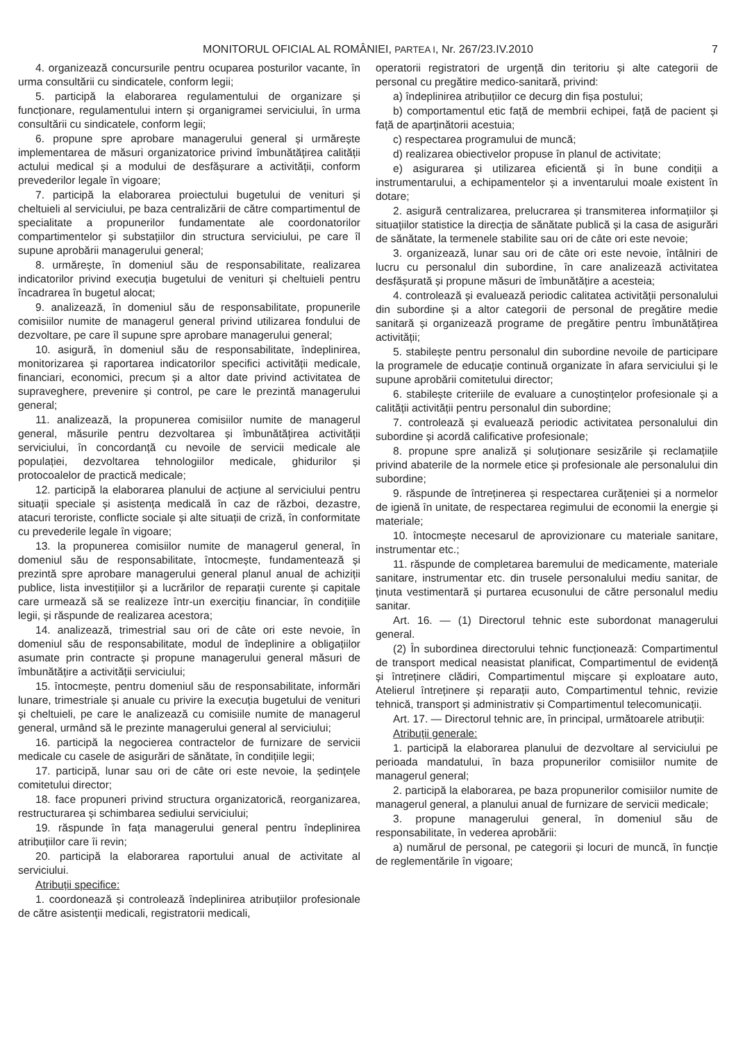MONITORUL OFICIAL AL ROMÂNIEI, PARTEA I, Nr. 267/23.IV.2010 7
4. organizează concursurile pentru ocuparea posturilor vacante, în urma consultării cu sindicatele, conform legii;
5. participă la elaborarea regulamentului de organizare și funcționare, regulamentului intern și organigramei serviciului, în urma consultării cu sindicatele, conform legii;
6. propune spre aprobare managerului general și urmărește implementarea de măsuri organizatorice privind îmbunătățirea calității actului medical și a modului de desfășurare a activității, conform prevederilor legale în vigoare;
7. participă la elaborarea proiectului bugetului de venituri și cheltuieli al serviciului, pe baza centralizării de către compartimentul de specialitate a propunerilor fundamentate ale coordonatorilor compartimentelor și substațiilor din structura serviciului, pe care îl supune aprobării managerului general;
8. urmărește, în domeniul său de responsabilitate, realizarea indicatorilor privind execuția bugetului de venituri și cheltuieli pentru încadrarea în bugetul alocat;
9. analizează, în domeniul său de responsabilitate, propunerile comisiilor numite de managerul general privind utilizarea fondului de dezvoltare, pe care îl supune spre aprobare managerului general;
10. asigură, în domeniul său de responsabilitate, îndeplinirea, monitorizarea și raportarea indicatorilor specifici activității medicale, financiari, economici, precum și a altor date privind activitatea de supraveghere, prevenire și control, pe care le prezintă managerului general;
11. analizează, la propunerea comisiilor numite de managerul general, măsurile pentru dezvoltarea și îmbunătățirea activității serviciului, în concordanță cu nevoile de servicii medicale ale populației, dezvoltarea tehnologiilor medicale, ghidurilor și protocoalelor de practică medicale;
12. participă la elaborarea planului de acțiune al serviciului pentru situații speciale și asistența medicală în caz de război, dezastre, atacuri teroriste, conflicte sociale și alte situații de criză, în conformitate cu prevederile legale în vigoare;
13. la propunerea comisiilor numite de managerul general, în domeniul său de responsabilitate, întocmește, fundamentează și prezintă spre aprobare managerului general planul anual de achiziții publice, lista investițiilor și a lucrărilor de reparații curente și capitale care urmează să se realizeze într-un exercițiu financiar, în condițiile legii, și răspunde de realizarea acestora;
14. analizează, trimestrial sau ori de câte ori este nevoie, în domeniul său de responsabilitate, modul de îndeplinire a obligațiilor asumate prin contracte și propune managerului general măsuri de îmbunătățire a activității serviciului;
15. întocmește, pentru domeniul său de responsabilitate, informări lunare, trimestriale și anuale cu privire la execuția bugetului de venituri și cheltuieli, pe care le analizează cu comisiile numite de managerul general, urmând să le prezinte managerului general al serviciului;
16. participă la negocierea contractelor de furnizare de servicii medicale cu casele de asigurări de sănătate, în condițiile legii;
17. participă, lunar sau ori de câte ori este nevoie, la ședințele comitetului director;
18. face propuneri privind structura organizatorică, reorganizarea, restructurarea și schimbarea sediului serviciului;
19. răspunde în fața managerului general pentru îndeplinirea atribuțiilor care îi revin;
20. participă la elaborarea raportului anual de activitate al serviciului.
Atribuții specifice:
1. coordonează și controlează îndeplinirea atribuțiilor profesionale de către asistenții medicali, registratorii medicali,
operatorii registratori de urgență din teritoriu și alte categorii de personal cu pregătire medico-sanitară, privind:
a) îndeplinirea atribuțiilor ce decurg din fișa postului;
b) comportamentul etic față de membrii echipei, față de pacient și față de aparținătorii acestuia;
c) respectarea programului de muncă;
d) realizarea obiectivelor propuse în planul de activitate;
e) asigurarea și utilizarea eficientă și în bune condiții a instrumentarului, a echipamentelor și a inventarului moale existent în dotare;
2. asigură centralizarea, prelucrarea și transmiterea informațiilor și situațiilor statistice la direcția de sănătate publică și la casa de asigurări de sănătate, la termenele stabilite sau ori de câte ori este nevoie;
3. organizează, lunar sau ori de câte ori este nevoie, întâlniri de lucru cu personalul din subordine, în care analizează activitatea desfășurată și propune măsuri de îmbunătățire a acesteia;
4. controlează și evaluează periodic calitatea activității personalului din subordine și a altor categorii de personal de pregătire medie sanitară și organizează programe de pregătire pentru îmbunătățirea activității;
5. stabilește pentru personalul din subordine nevoile de participare la programele de educație continuă organizate în afara serviciului și le supune aprobării comitetului director;
6. stabilește criteriile de evaluare a cunoștințelor profesionale și a calității activității pentru personalul din subordine;
7. controlează și evaluează periodic activitatea personalului din subordine și acordă calificative profesionale;
8. propune spre analiză și soluționare sesizările și reclamațiile privind abaterile de la normele etice și profesionale ale personalului din subordine;
9. răspunde de întreținerea și respectarea curățeniei și a normelor de igienă în unitate, de respectarea regimului de economii la energie și materiale;
10. întocmește necesarul de aprovizionare cu materiale sanitare, instrumentar etc.;
11. răspunde de completarea baremului de medicamente, materiale sanitare, instrumentar etc. din trusele personalului mediu sanitar, de ținuta vestimentară și purtarea ecusonului de către personalul mediu sanitar.
Art. 16. — (1) Directorul tehnic este subordonat managerului general.
(2) În subordinea directorului tehnic funcționează: Compartimentul de transport medical neasistat planificat, Compartimentul de evidență și întreținere clădiri, Compartimentul mișcare și exploatare auto, Atelierul întreținere și reparații auto, Compartimentul tehnic, revizie tehnică, transport și administrativ și Compartimentul telecomunicații.
Art. 17. — Directorul tehnic are, în principal, următoarele atribuții:
Atribuții generale:
1. participă la elaborarea planului de dezvoltare al serviciului pe perioada mandatului, în baza propunerilor comisiilor numite de managerul general;
2. participă la elaborarea, pe baza propunerilor comisiilor numite de managerul general, a planului anual de furnizare de servicii medicale;
3. propune managerului general, în domeniul său de responsabilitate, în vederea aprobării:
a) numărul de personal, pe categorii și locuri de muncă, în funcție de reglementările în vigoare;